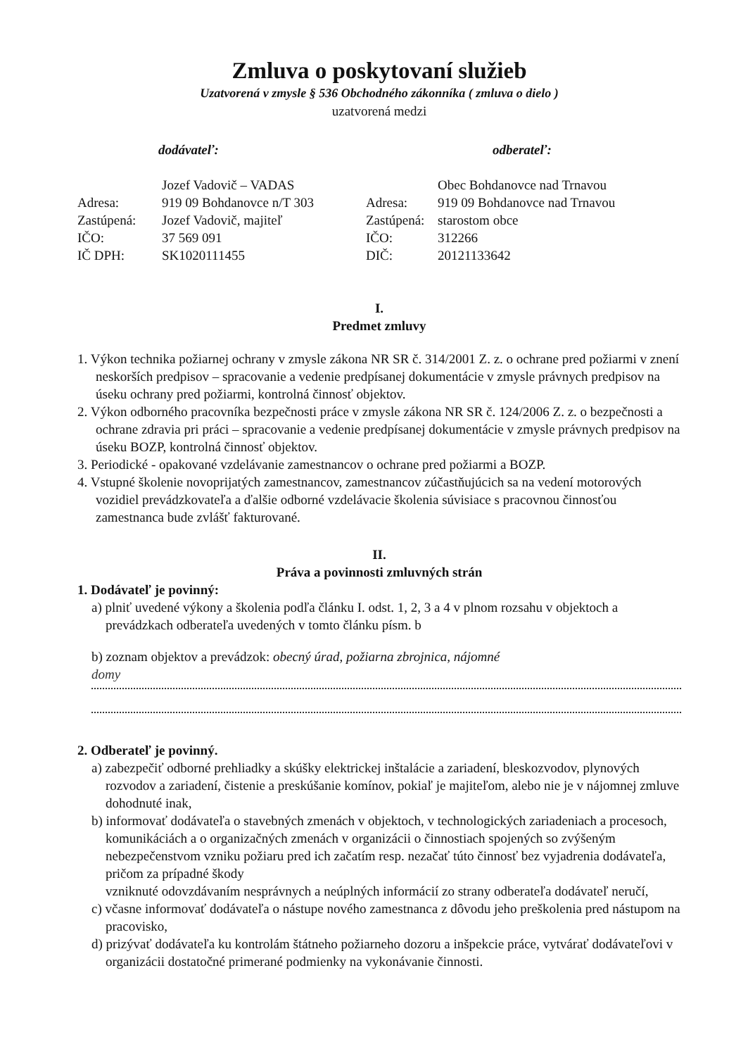Zmluva o poskytovaní služieb
Uzatvorená v zmysle § 536 Obchodného zákonníka ( zmluva o dielo )
uzatvorená medzi
dodávateľ:
| | Jozef Vadovič – VADAS |
| Adresa: | 919 09 Bohdanovce n/T 303 |
| Zastúpená: | Jozef Vadovič, majiteľ |
| IČO: | 37 569 091 |
| IČ DPH: | SK1020111455 |
odberateľ:
| | Obec Bohdanovce nad Trnavou |
| Adresa: | 919 09 Bohdanovce nad Trnavou |
| Zastúpená: | starostom obce |
| IČO: | 312266 |
| DIČ: | 20121133642 |
I.
Predmet zmluvy
1. Výkon technika požiarnej ochrany v zmysle zákona NR SR č. 314/2001 Z. z. o ochrane pred požiarmi v znení neskorších predpisov – spracovanie a vedenie predpísanej dokumentácie v zmysle právnych predpisov na úseku ochrany pred požiarmi, kontrolná činnosť objektov.
2. Výkon odborného pracovníka bezpečnosti práce v zmysle zákona NR SR č. 124/2006 Z. z. o bezpečnosti a ochrane zdravia pri práci – spracovanie a vedenie predpísanej dokumentácie v zmysle právnych predpisov na úseku BOZP, kontrolná činnosť objektov.
3. Periodické - opakované vzdelávanie zamestnancov o ochrane pred požiarmi a BOZP.
4. Vstupné školenie novoprijatých zamestnancov, zamestnancov zúčastňujúcich sa na vedení motorových vozidiel prevádzkovateľa a ďalšie odborné vzdelávacie školenia súvisiace s pracovnou činnosťou zamestnanca bude zvlášť fakturované.
II.
Práva a povinnosti zmluvných strán
1. Dodávateľ je povinný:
a) plniť uvedené výkony a školenia podľa článku I. odst. 1, 2, 3 a 4 v plnom rozsahu v objektoch a prevádzkach odberateľa uvedených v tomto článku písm. b
b) zoznam objektov a prevádzok: obecný úrad, požiarna zbrojnica, nájomné
domy
2. Odberateľ je povinný.
a) zabezpečiť odborné prehliadky a skúšky elektrickej inštalácie a zariadení, bleskozvodov, plynových rozvodov a zariadení, čistenie a preskúšanie komínov, pokiaľ je majiteľom, alebo nie je v nájomnej zmluve dohodnuté inak,
b) informovať dodávateľa o stavebných zmenách v objektoch, v technologických zariadeniach a procesoch, komunikáciách a o organizačných zmenách v organizácii o činnostiach spojených so zvýšeným nebezpečenstvom vzniku požiaru pred ich začatím resp. nezačať túto činnosť bez vyjadrenia dodávateľa, pričom za prípadné škody
vzniknuté odovzdávaním nesprávnych a neúplných informácií zo strany odberateľa dodávateľ neručí,
c) včasne informovať dodávateľa o nástupe nového zamestnanca z dôvodu jeho preškolenia pred nástupom na pracovisko,
d) prizývať dodávateľa ku kontrolám štátneho požiarneho dozoru a inšpekcie práce, vytvárať dodávateľovi v organizácii dostatočné primerané podmienky na vykonávanie činnosti.